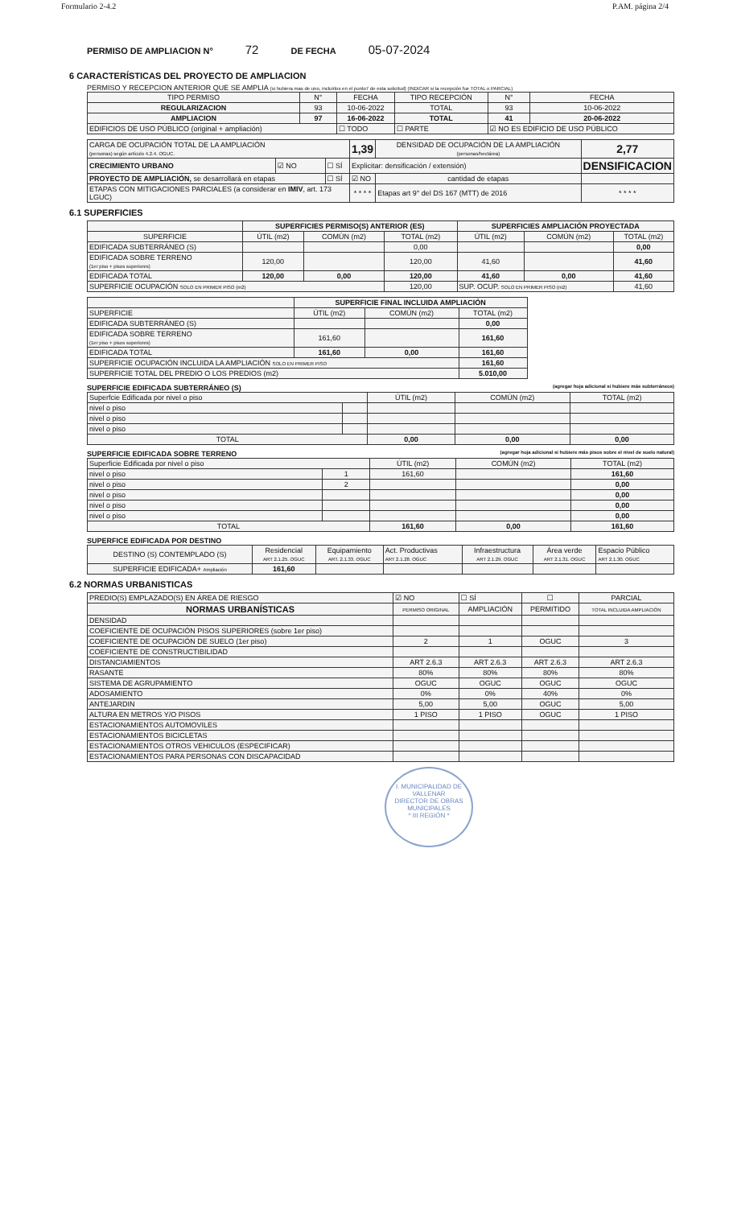Formulario 2-4.2 P.AM. página 2/4
PERMISO DE AMPLIACION N° 72 DE FECHA 05-07-2024
6 CARACTERÍSTICAS DEL PROYECTO DE AMPLIACION
PERMISO Y RECEPCION ANTERIOR QUE SE AMPLIA (si hubiera mas de uno, incluirlos en el punto7 de esta solicitud) (INDICAR si la recepción fue TOTAL o PARCIAL)
| TIPO PERMISO | N° | FECHA | TIPO RECEPCIÓN | N° | FECHA |
| --- | --- | --- | --- | --- | --- |
| REGULARIZACION | 93 | 10-06-2022 | TOTAL | 93 | 10-06-2022 |
| AMPLIACION | 97 | 16-06-2022 | TOTAL | 41 | 20-06-2022 |
| EDIFICIOS DE USO PÚBLICO (original + ampliación) | | ☐ TODO | ☐ PARTE | ☑ NO ES EDIFICIO DE USO PÚBLICO | |
| CARGA DE OCUPACIÓN TOTAL DE LA AMPLIACIÓN (personas) según artículo 4.2.4. OGUC. | | | 1,39 | DENSIDAD DE OCUPACIÓN DE LA AMPLIACIÓN (personas/hectárea) | 2,77 |
| CRECIMIENTO URBANO | ☑ NO | ☐ SÍ | Explicitar: densificación / extensión) | | DENSIFICACION |
| PROYECTO DE AMPLIACIÓN, se desarrollará en etapas | | ☐ SÍ | ☑ NO | cantidad de etapas | |
| ETAPAS CON MITIGACIONES PARCIALES (a considerar en IMIV , art. 173 LGUC) | | | * * * * | Etapas art 9° del DS 167 (MTT) de 2016 | * * * * |
6.1 SUPERFICIES
| | SUPERFICIES PERMISO(S) ANTERIOR (ES) | | | SUPERFICIES AMPLIACIÓN PROYECTADA | | |
| --- | --- | --- | --- | --- | --- | --- |
| SUPERFICIE | ÚTIL (m2) | COMÚN (m2) | TOTAL (m2) | ÚTIL (m2) | COMÚN (m2) | TOTAL (m2) |
| EDIFICADA SUBTERRÁNEO (S) | | | 0,00 | | | 0,00 |
| EDIFICADA SOBRE TERRENO (1er piso + pisos superiores) | 120,00 | | 120,00 | 41,60 | | 41,60 |
| EDIFICADA TOTAL | 120,00 | 0,00 | 120,00 | 41,60 | 0,00 | 41,60 |
| SUPERFICIE OCUPACIÓN SOLO EN PRIMER PISO (m2) | | | 120,00 | SUP. OCUP. SOLO EN PRIMER PISO (m2) | | 41,60 |
| | SUPERFICIE FINAL INCLUIDA AMPLIACIÓN | | |
| --- | --- | --- | --- |
| SUPERFICIE | ÚTIL (m2) | COMÚN (m2) | TOTAL (m2) |
| EDIFICADA SUBTERRÁNEO (S) | | | 0,00 |
| EDIFICADA SOBRE TERRENO (1er piso + pisos superiores) | 161,60 | | 161,60 |
| EDIFICADA TOTAL | 161,60 | 0,00 | 161,60 |
| SUPERFICIE OCUPACIÓN INCLUIDA LA AMPLIACIÓN SOLO EN PRIMER PISO | | | 161,60 |
| SUPERFICIE TOTAL DEL PREDIO O LOS PREDIOS (m2) | | | 5.010,00 |
SUPERFICIE EDIFICADA SUBTERRÁNEO (S) (agregar hoja adicional si hubiere más subterráneos)
| Superfcie Edificada por nivel o piso | | ÚTIL (m2) | COMÚN (m2) | TOTAL (m2) |
| nivel o piso | | | | |
| nivel o piso | | | | |
| nivel o piso | | | | |
| TOTAL | | 0,00 | 0,00 | 0,00 |
SUPERFICIE EDIFICADA SOBRE TERRENO (agregar hoja adicional si hubiere más pisos sobre el nivel de suelo natural)
| Superficie Edificada por nivel o piso | | ÚTIL (m2) | COMÚN (m2) | TOTAL (m2) |
| nivel o piso | 1 | 161,60 | | 161,60 |
| nivel o piso | 2 | | | 0,00 |
| nivel o piso | | | | 0,00 |
| nivel o piso | | | | 0,00 |
| nivel o piso | | | | 0,00 |
| TOTAL | | 161,60 | 0,00 | 161,60 |
SUPERFICE EDIFICADA POR DESTINO
| DESTINO (S) CONTEMPLADO (S) | Residencial ART 2.1.25. OGUC | Equipamiento ART. 2.1.33. OGUC | Act. Productivas ART 2.1.28. OGUC | Infraestructura ART 2.1.29. OGUC | Área verde ART 2.1.31. OGUC | Espacio Público ART 2.1.30. OGUC |
| SUPERFICIE EDIFICADA+ Ampliación | 161,60 | | | | | |
6.2 NORMAS URBANISTICAS
| PREDIO(S) EMPLAZADO(S) EN ÁREA DE RIESGO | ☑ NO | ☐ SÍ | ☐ | PARCIAL |
| NORMAS URBANÍSTICAS | PERMISO ORIGINAL | AMPLIACIÓN | PERMITIDO | TOTAL INCLUIDA AMPLIACIÓN |
| DENSIDAD | | | | |
| COEFICIENTE DE OCUPACIÓN PISOS SUPERIORES (sobre 1er piso) | | | | |
| COEFICIENTE DE OCUPACIÓN DE SUELO (1er piso) | 2 | 1 | OGUC | 3 |
| COEFICIENTE DE CONSTRUCTIBILIDAD | | | | |
| DISTANCIAMIENTOS | ART 2.6.3 | ART 2.6.3 | ART 2.6.3 | ART 2.6.3 |
| RASANTE | 80% | 80% | 80% | 80% |
| SISTEMA DE AGRUPAMIENTO | OGUC | OGUC | OGUC | OGUC |
| ADOSAMIENTO | 0% | 0% | 40% | 0% |
| ANTEJARDIN | 5,00 | 5,00 | OGUC | 5,00 |
| ALTURA EN METROS Y/O PISOS | 1 PISO | 1 PISO | OGUC | 1 PISO |
| ESTACIONAMIENTOS AUTOMOVILES | | | | |
| ESTACIONAMIENTOS BICICLETAS | | | | |
| ESTACIONAMIENTOS OTROS VEHICULOS (ESPECIFICAR) | | | | |
| ESTACIONAMIENTOS PARA PERSONAS CON DISCAPACIDAD | | | | |
I. MUNICIPALIDAD DE VALLENAR
DIRECTOR DE OBRAS MUNICIPALES
* III REGIÓN *